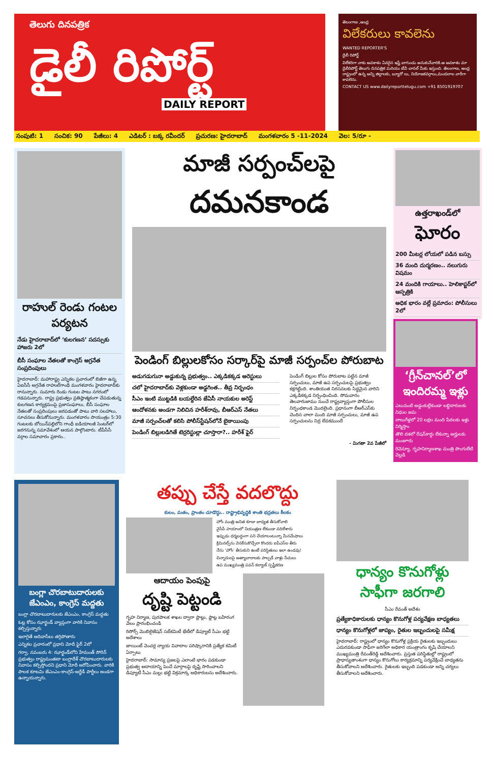తెలుగు దినపత్రిక
డైలీ రిపోర్ట్
DAILY REPORT
తెలంగాణ ,ఆంధ్ర
విలేకరులు కావలెను
WANTED REPORTER'S
డైలీ రిపోర్ట్
విలేకరిగా నాకు అవకాశం ఏవరైన ఇష్టే బాగుండు అనుకునేవారికి.ఆ అవకాశం మా డైలీరిపోర్ట్ తెలుగు దినపత్రిక మరియు టీవీ చానల్ మీకు ఇస్తుంది. తెలంగాణ, ఆంధ్ర రాష్ట్రంలో ఉన్న అన్ని జిల్లాలకు, బ్యూరో లు, నియోజకవర్గాలు,మండలాల వారీగా కావలెను.
CONTACT US www.dailyreporttelugu.com +91 8501919707
సంపుటి: 1 సంచిక: 90 పేజీలు: 4 ఎడిటర్ : బక్క రవీందర్ ప్రచురణ: హైదరాబాద్ మంగళవారం 5 -11-2024 వెల: 5/రూ -
రాహుల్ రెండు గంటల పర్యటన
నేడు హైదరాబాద్‌లో ‘కులగణన’ సదస్సుకు హాజరు 2లో
బీసీ సంఘాల నేతలతో కాంగ్రెస్ అగ్రనేత సంప్రదింపులు
హైదరాబాద్: మహారాష్ట్ర ఎన్నికల ప్రచారంలో బిజీగా ఉన్న ఏఐసీసీ అగ్రనేత రాహుల్‌గాంధీ మంగళవారం హైదరాబాద్‌కు రానున్నారు. సుమారు రెండు గంటల పాటు నగరంలో గడపనున్నారు. రాష్ట్ర ప్రభుత్వం ప్రతిష్ఠాత్మకంగా చేపడుతున్న కులగణన కార్యక్రమంపై ప్రజాసంఘాలు, బీసీ సంఘాల నేతలతో సంప్రదింపులు జరపడంతో పాటు వారి సలహాలు, సూచనలు తీసుకోనున్నారు. మంగళవారం సాయంత్రం 5:30 గంటలకు బోయిన్‌పల్లిలోని గాంధీ ఐడియాలజీ సెంటర్‌లో జరగనున్న సమావేశంలో ఆయన పాల్గొంటారు. టీపీసీసీ వర్గాల సమాచారం ప్రకారం..
మాజీ సర్పంచ్‌లపై
దమనకాండ
పెండింగ్ బిల్లులకోసం సర్కార్‌పై మాజీ సర్పంచ్‌ల పోరుబాట
అడుగడుగునా అడ్డుకున్న ప్రభుత్వం.. ఎక్కడికక్కడ అరెస్టులు
చలో హైదరాబాద్‌కు వెళ్లకుండా అడ్డగింత.. తీవ్ర నిర్బంధం
సీఎం ఇంటి ముట్టడికి బయల్దేరిన జేఏసీ నాయకుల అరెస్ట్
ఆందోళనకు అండగా నిలిచిన హరీశ్‌రావు, బీఆర్ఎస్ నేతలు
మాజీ సర్పంచ్‌లతో కలిసి పోలీస్‌స్టేషన్‌లోనే బైఠాయింపు
పెండింగ్ బిల్లులడిగితే టెర్రరిస్టుల్లా చూస్తారా?.. హరీశ్ ఫైర్
పెండింగ్ బిల్లుల కోసం పోరుబాట పట్టిన మాజీ సర్పంచులు, మాజీ ఉప సర్పంచులపై ప్రభుత్వం కక్షగట్టింది. శాంతియుత నిరసనలకు సిద్ధమైన వారిని ఎక్కడికక్కడ నిర్బంధించింది. సోమవారం తెలవారుజాము నుంచే రాష్ట్రవ్యాప్తంగా పోలీసుల నిర్బంధకాండ మొదలైంది. ప్రధానంగా బీఆర్ఎస్‌కు చెందిన చాలా మంది మాజీ సర్పంచులు, మాజీ ఉప సర్పంచులను నిద్ర లేవకముందే
- మిగతా 2వ పేజీలో
ఉత్తరాఖండ్‌లో
ఘోరం
200 మీటర్ల లోయలో పడిన బస్సు
36 మంది దుర్మరణం.. నలుగురు విషమం
24 మందికి గాయాలు.. హెలికాప్టర్‌లో ఆస్పత్రికి
అధిక భారం వల్లే ప్రమాదం: పోలీసులు 2లో
‘గ్రీన్‌చానల్’లో ఇందిరమ్మ ఇళ్లు
ఎటువంటి అడ్డంకుల్లేకుండా లబ్ధిదారులకు నిధుల జమ
నాలుగేళ్లలో 20 లక్షల మంది పేదలకు ఇళ్లు నిర్మిస్తాం
తొలి దశలో రేషన్‌కార్డు లేకున్నా అర్హులకు మంజూరు
రెవెన్యూ, గృహనిర్మాణశాఖ మంత్రి పొంగులేటి వెల్లడి
బంగ్లా చొరబాటుదారులకు జేఎంఎం, కాంగ్రెస్ మద్దతు
బంగ్లా చొరబాటుదారులకు జేఎంఎం, కాంగ్రెస్ మద్దతు
ఓట్ల కోసం ఝార్ఖండ్ వ్యాప్తంగా వారికి నివాసం కల్పిస్తున్నారు
ఇలాగైతే ఆదివాసీలు తగ్గిపోతారు
ఎన్నికల ప్రచారంలో ప్రధాని మోదీ ఫైర్ 2లో
గర్వా, నవంబరు 4: ఝార్ఖండ్‌లోని హేమంత్ సోరెన్ ప్రభుత్వం రాష్ట్రమంతటా బంగ్లాదేశ్ చొరబాటుదారులకు నివాసం కల్పిస్తోందని ప్రధాని మోదీ ఆరోపించారు. వారికి పాలక కూటమి జేఎంఎం-కాంగ్రెస్-ఆర్జేడీ పార్టీలు అండగా ఉన్నాయన్నారు.
తప్పు చేస్తే వదలొద్దు
కులం, మతం, ప్రాంతం చూడొద్దు.. రాష్ట్రాభివృద్ధికి శాంతి భద్రతలు కీలకం
హోం మంత్రి అనిత కూడా బాధ్యత తీసుకోవాలి
వైసీపీ హయాంలో నియంత్రణ లేకుండా వదిలేశారు
ఇప్పుడు ధర్మబద్ధంగా పని చేయాలంటున్నా మీనమేషాలు
క్రిమినల్స్‌ను వెనకేసుకొచ్చేలా కొందరు ఐపీఎస్‌ల తీరు
నేను ‘హోం’ తీసుకుని ఉంటే పరిస్థితులు ఇలా ఉండవు!
చిన్నారులపై అత్యాచారాలకు పాల్పడే వాళ్లు నీచులు
ఉప ముఖ్యమంత్రి పవన్ కల్యాణ్ స్పష్టీకరణ
ఆదాయం పెంపుపై
దృష్టి పెట్టండి
గృహ నిర్మాణ, పురపాలక శాఖల ద్వారా ప్లాట్లు, ఫ్లాట్ల బహిరంగ వేలం ప్రారంభించండి
రిసోర్స్ మొబిలైజేషన్ సబ్‌కమిటీ భేటీలో డిప్యూటీ సీఎం భట్టి ఆదేశాలు
జాయింట్ వెంచర్ల న్యాయ వివాదాల పరిష్కారానికి ప్రత్యేక కమిటీ ఏర్పాటు
హైదరాబాద్: సామాన్య ప్రజలపై ఎలాంటి భారం పడకుండా ప్రభుత్వ ఆదాయాన్ని పెంచే మార్గాలపై దృష్టి సారించాలని డిప్యూటీ సీఎం మల్లు భట్టి విక్రమార్క అధికారులను ఆదేశించారు.
ధాన్యం కొనుగోళ్లు సాఫీగా జరగాలి
సీఎం రేవంత్ ఆదేశం
ప్రత్యేకాధికారులకు ధాన్యం కొనుగోళ్ల పర్యవేక్షణ బాధ్యతలు
ధాన్యం కొనుగోళ్లలో జాప్యం, రైతుల ఇబ్బందులపై సమీక్ష
హైదరాబాద్: రాష్ట్రంలో ధాన్యం కొనుగోళ్ల ప్రక్రియ రైతులకు ఇబ్బందులు ఎదురవకుండా సాఫీగా జరిగేలా అధికార యంత్రాంగం కృషి చేయాలని ముఖ్యమంత్రి రేవంత్‌రెడ్డి ఆదేశించారు. ప్రస్తుత పరిస్థితుల్లో రాష్ట్రంలో ప్రాధాన్యతాంశంగా ధాన్యం కొనుగోలు కార్యక్రమాన్ని పర్యవేక్షించే బాధ్యతను తీసుకోవాలని ఆదేశించారు. రైతులకు ఇబ్బంది పడకుండా అన్ని చర్యలు తీసుకోవాలని ఆదేశించారు.